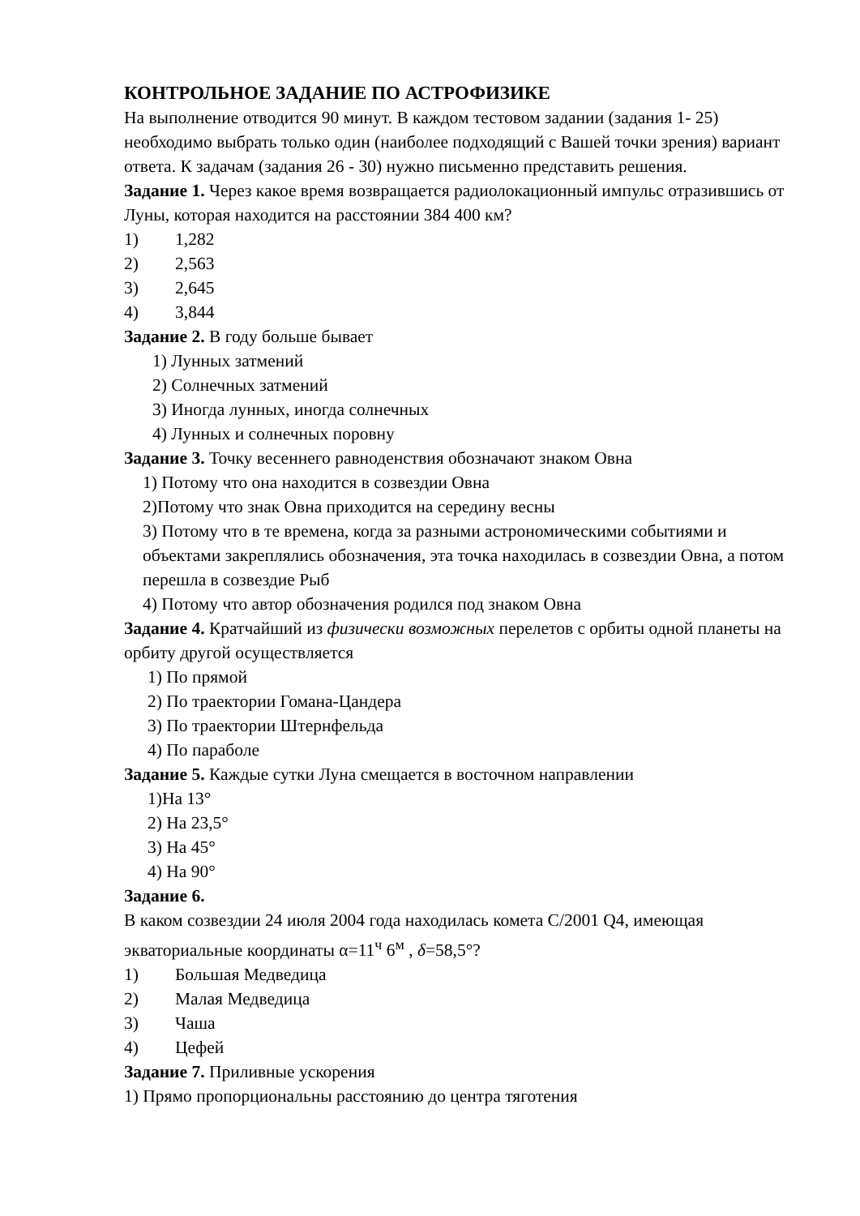КОНТРОЛЬНОЕ ЗАДАНИЕ ПО АСТРОФИЗИКЕ
На выполнение отводится 90 минут. В каждом тестовом задании (задания 1- 25) необходимо выбрать только один (наиболее подходящий с Вашей точки зрения) вариант ответа. К задачам (задания 26 - 30) нужно письменно представить решения.
Задание 1. Через какое время возвращается радиолокационный импульс отразившись от Луны, которая находится на расстоянии 384 400 км?
1) 1,282
2) 2,563
3) 2,645
4) 3,844
Задание 2. В году больше бывает
1) Лунных затмений
2) Солнечных затмений
3) Иногда лунных, иногда солнечных
4) Лунных и солнечных поровну
Задание 3. Точку весеннего равноденствия обозначают знаком Овна
1) Потому что она находится в созвездии Овна
2)Потому что знак Овна приходится на середину весны
3) Потому что в те времена, когда за разными астрономическими событиями и объектами закреплялись обозначения, эта точка находилась в созвездии Овна, а потом перешла в созвездие Рыб
4) Потому что автор обозначения родился под знаком Овна
Задание 4. Кратчайший из физически возможных перелетов с орбиты одной планеты на орбиту другой осуществляется
1) По прямой
2) По траектории Гомана-Цандера
3) По траектории Штернфельда
4) По параболе
Задание 5. Каждые сутки Луна смещается в восточном направлении
1)На 13°
2) На 23,5°
3) На 45°
4) На 90°
Задание 6.
В каком созвездии 24 июля 2004 года находилась комета C/2001 Q4, имеющая экваториальные координаты α=11<sup>ч</sup> 6<sup>м</sup> , δ=58,5°?
1) Большая Медведица
2) Малая Медведица
3) Чаша
4) Цефей
Задание 7. Приливные ускорения
1) Прямо пропорциональны расстоянию до центра тяготения